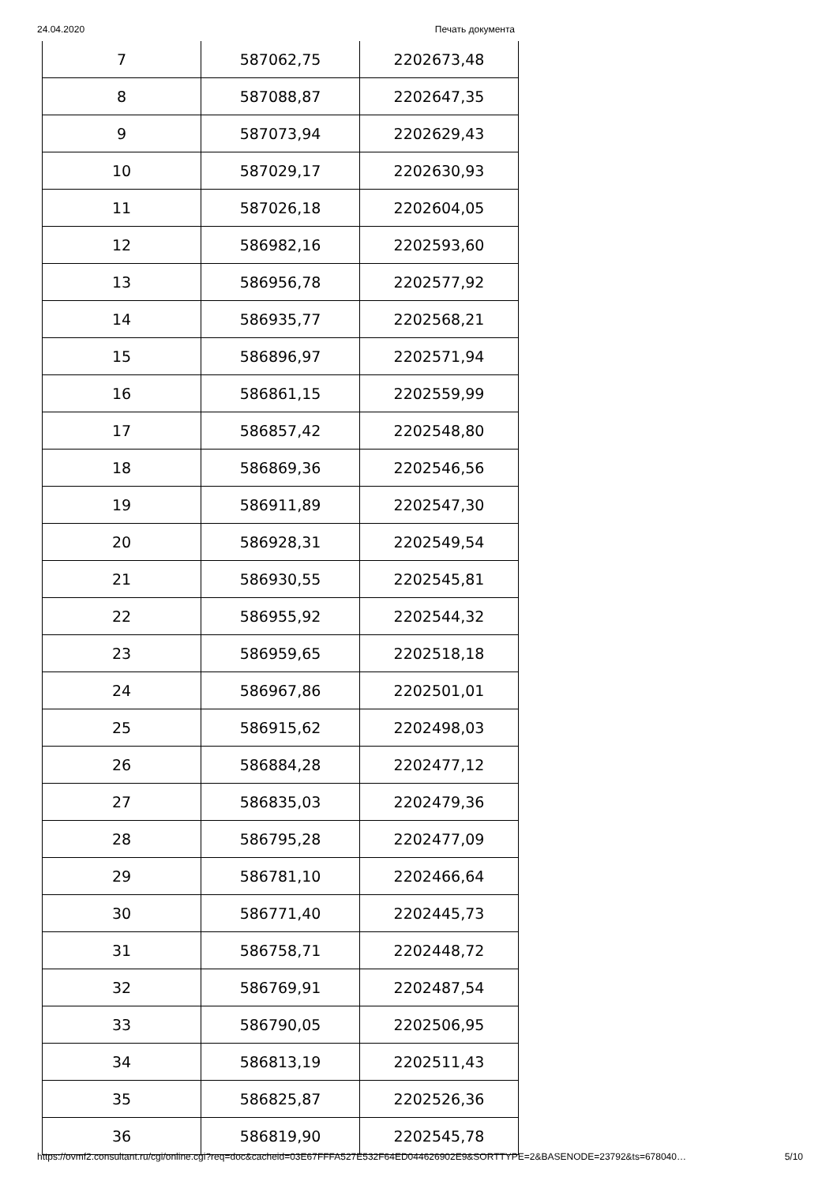24.04.2020 Печать документа
| 7 | 587062,75 | 2202673,48 |
| 8 | 587088,87 | 2202647,35 |
| 9 | 587073,94 | 2202629,43 |
| 10 | 587029,17 | 2202630,93 |
| 11 | 587026,18 | 2202604,05 |
| 12 | 586982,16 | 2202593,60 |
| 13 | 586956,78 | 2202577,92 |
| 14 | 586935,77 | 2202568,21 |
| 15 | 586896,97 | 2202571,94 |
| 16 | 586861,15 | 2202559,99 |
| 17 | 586857,42 | 2202548,80 |
| 18 | 586869,36 | 2202546,56 |
| 19 | 586911,89 | 2202547,30 |
| 20 | 586928,31 | 2202549,54 |
| 21 | 586930,55 | 2202545,81 |
| 22 | 586955,92 | 2202544,32 |
| 23 | 586959,65 | 2202518,18 |
| 24 | 586967,86 | 2202501,01 |
| 25 | 586915,62 | 2202498,03 |
| 26 | 586884,28 | 2202477,12 |
| 27 | 586835,03 | 2202479,36 |
| 28 | 586795,28 | 2202477,09 |
| 29 | 586781,10 | 2202466,64 |
| 30 | 586771,40 | 2202445,73 |
| 31 | 586758,71 | 2202448,72 |
| 32 | 586769,91 | 2202487,54 |
| 33 | 586790,05 | 2202506,95 |
| 34 | 586813,19 | 2202511,43 |
| 35 | 586825,87 | 2202526,36 |
| 36 | 586819,90 | 2202545,78 |
https://ovmf2.consultant.ru/cgi/online.cgi?req=doc&cacheid=03E67FFFA527E532F64ED044626902E9&SORTTYPE=2&BASENODE=23792&ts=678040… 5/10